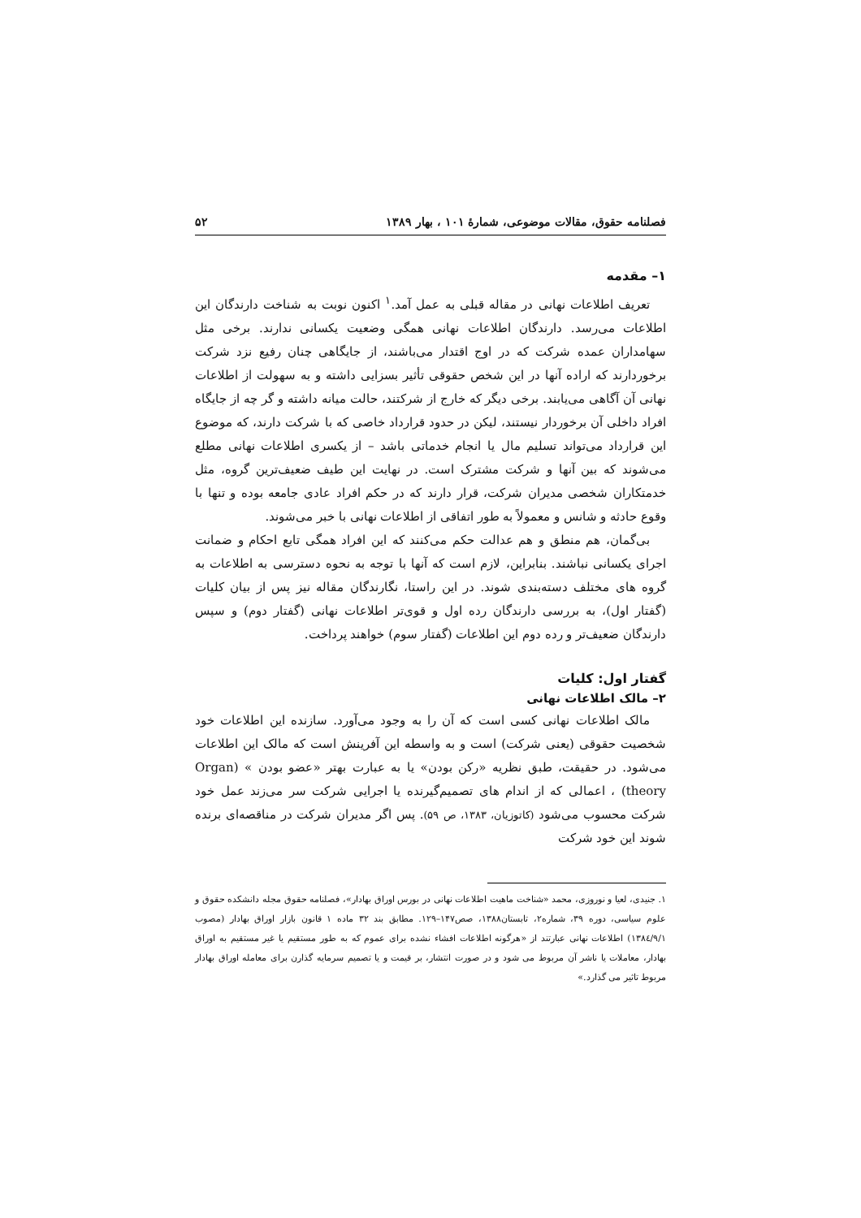فصلنامه حقوق، مقالات موضوعی، شمارهٔ ۱۰۱ ، بهار ۱۳۸۹ ۵۲
۱– مقدمه
تعریف اطلاعات نهانی در مقاله قبلی به عمل آمد.<sup>۱</sup> اکنون نوبت به شناخت دارندگان این اطلاعات می‌رسد. دارندگان اطلاعات نهانی همگی وضعیت یکسانی ندارند. برخی مثل سهامداران عمده شرکت که در اوج اقتدار می‌باشند، از جایگاهی چنان رفیع نزد شرکت برخوردارند که اراده آنها در این شخص حقوقی تأثیر بسزایی داشته و به سهولت از اطلاعات نهانی آن آگاهی می‌یابند. برخی دیگر که خارج از شرکتند، حالت میانه داشته و گر چه از جایگاه افراد داخلی آن برخوردار نیستند، لیکن در حدود قرارداد خاصی که با شرکت دارند، که موضوع این قرارداد می‌تواند تسلیم مال یا انجام خدماتی باشد – از یکسری اطلاعات نهانی مطلع می‌شوند که بین آنها و شرکت مشترک است. در نهایت این طیف ضعیف‌ترین گروه، مثل خدمتکاران شخصی مدیران شرکت، قرار دارند که در حکم افراد عادی جامعه بوده و تنها با وقوع حادثه و شانس و معمولاً به طور اتفاقی از اطلاعات نهانی با خبر می‌شوند.
بی‌گمان، هم منطق و هم عدالت حکم می‌کنند که این افراد همگی تابع احکام و ضمانت اجرای یکسانی نباشند. بنابراین، لازم است که آنها با توجه به نحوه دسترسی به اطلاعات به گروه های مختلف دسته‌بندی شوند. در این راستا، نگارندگان مقاله نیز پس از بیان کلیات (گفتار اول)، به بررسی دارندگان رده اول و قوی‌تر اطلاعات نهانی (گفتار دوم) و سپس دارندگان ضعیف‌تر و رده دوم این اطلاعات (گفتار سوم) خواهند پرداخت.
گفتار اول: کلیات
۲– مالک اطلاعات نهانی
مالک اطلاعات نهانی کسی است که آن را به وجود می‌آورد. سازنده این اطلاعات خود شخصیت حقوقی (یعنی شرکت) است و به واسطه این آفرینش است که مالک این اطلاعات می‌شود. در حقیقت، طبق نظریه «رکن بودن» یا به عبارت بهتر «عضو بودن » (Organ theory) ، اعمالی که از اندام های تصمیم‌گیرنده یا اجرایی شرکت سر می‌زند عمل خود شرکت محسوب می‌شود (کاتوزیان، ۱۳۸۳، ص ۵۹). پس اگر مدیران شرکت در مناقصه‌ای برنده شوند این خود شرکت
۱. جنیدی، لعیا و نوروزی، محمد «شناخت ماهیت اطلاعات نهانی در بورس اوراق بهادار»، فصلنامه حقوق مجله دانشکده حقوق و علوم سیاسی، دوره ۳۹، شماره۲، تابستان۱۳۸۸، صص۱۴۷–۱۲۹. مطابق بند ۳۲ ماده ۱ قانون بازار اوراق بهادار (مصوب ۱۳۸٤/۹/۱) اطلاعات نهانی عبارتند از «هرگونه اطلاعات افشاء نشده برای عموم که به طور مستقیم یا غیر مستقیم به اوراق بهادار، معاملات یا ناشر آن مربوط می شود و در صورت انتشار، بر قیمت و یا تصمیم سرمایه گذارن برای معامله اوراق بهادار مربوط تاثیر می گذارد.»